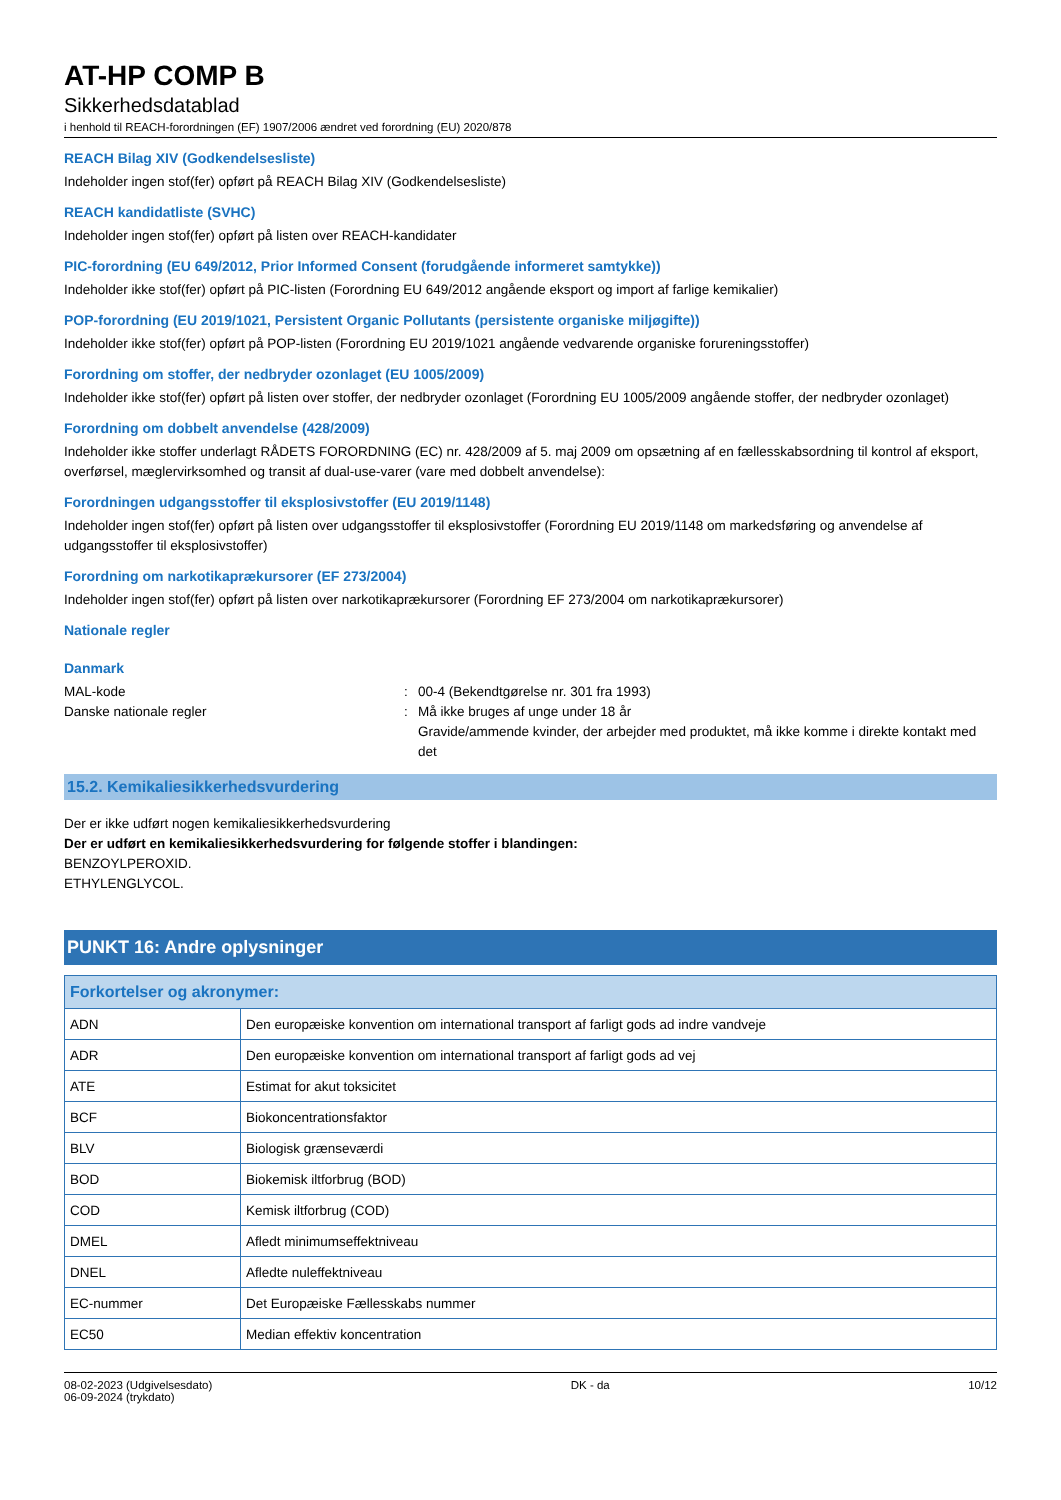AT-HP COMP B
Sikkerhedsdatablad
i henhold til REACH-forordningen (EF) 1907/2006 ændret ved forordning (EU) 2020/878
REACH Bilag XIV (Godkendelsesliste)
Indeholder ingen stof(fer) opført på REACH Bilag XIV (Godkendelsesliste)
REACH kandidatliste (SVHC)
Indeholder ingen stof(fer) opført på listen over REACH-kandidater
PIC-forordning (EU 649/2012, Prior Informed Consent (forudgående informeret samtykke))
Indeholder ikke stof(fer) opført på PIC-listen (Forordning EU 649/2012 angående eksport og import af farlige kemikalier)
POP-forordning (EU 2019/1021, Persistent Organic Pollutants (persistente organiske miljøgifte))
Indeholder ikke stof(fer) opført på POP-listen (Forordning EU 2019/1021 angående vedvarende organiske forureningsstoffer)
Forordning om stoffer, der nedbryder ozonlaget (EU 1005/2009)
Indeholder ikke stof(fer) opført på listen over stoffer, der nedbryder ozonlaget (Forordning EU 1005/2009 angående stoffer, der nedbryder ozonlaget)
Forordning om dobbelt anvendelse (428/2009)
Indeholder ikke stoffer underlagt RÅDETS FORORDNING (EC) nr. 428/2009 af 5. maj 2009 om opsætning af en fællesskabsordning til kontrol af eksport, overførsel, mæglervirksomhed og transit af dual-use-varer (vare med dobbelt anvendelse):
Forordningen udgangsstoffer til eksplosivstoffer (EU 2019/1148)
Indeholder ingen stof(fer) opført på listen over udgangsstoffer til eksplosivstoffer (Forordning EU 2019/1148 om markedsføring og anvendelse af udgangsstoffer til eksplosivstoffer)
Forordning om narkotikaprækursorer (EF 273/2004)
Indeholder ingen stof(fer) opført på listen over narkotikaprækursorer (Forordning EF 273/2004 om narkotikaprækursorer)
Nationale regler
Danmark
MAL-kode : 00-4 (Bekendtgørelse nr. 301 fra 1993)
Danske nationale regler : Må ikke bruges af unge under 18 år
Gravide/ammende kvinder, der arbejder med produktet, må ikke komme i direkte kontakt med det
15.2. Kemikaliesikkerhedsvurdering
Der er ikke udført nogen kemikaliesikkerhedsvurdering
Der er udført en kemikaliesikkerhedsvurdering for følgende stoffer i blandingen:
BENZOYLPEROXID.
ETHYLENGLYCOL.
PUNKT 16: Andre oplysninger
| Forkortelser og akronymer: | |
| --- | --- |
| ADN | Den europæiske konvention om international transport af farligt gods ad indre vandveje |
| ADR | Den europæiske konvention om international transport af farligt gods ad vej |
| ATE | Estimat for akut toksicitet |
| BCF | Biokoncentrationsfaktor |
| BLV | Biologisk grænseværdi |
| BOD | Biokemisk iltforbrug (BOD) |
| COD | Kemisk iltforbrug (COD) |
| DMEL | Afledt minimumseffektniveau |
| DNEL | Afledte nuleffektniveau |
| EC-nummer | Det Europæiske Fællesskabs nummer |
| EC50 | Median effektiv koncentration |
08-02-2023 (Udgivelsesdato)
06-09-2024 (trykdato)
DK - da 10/12